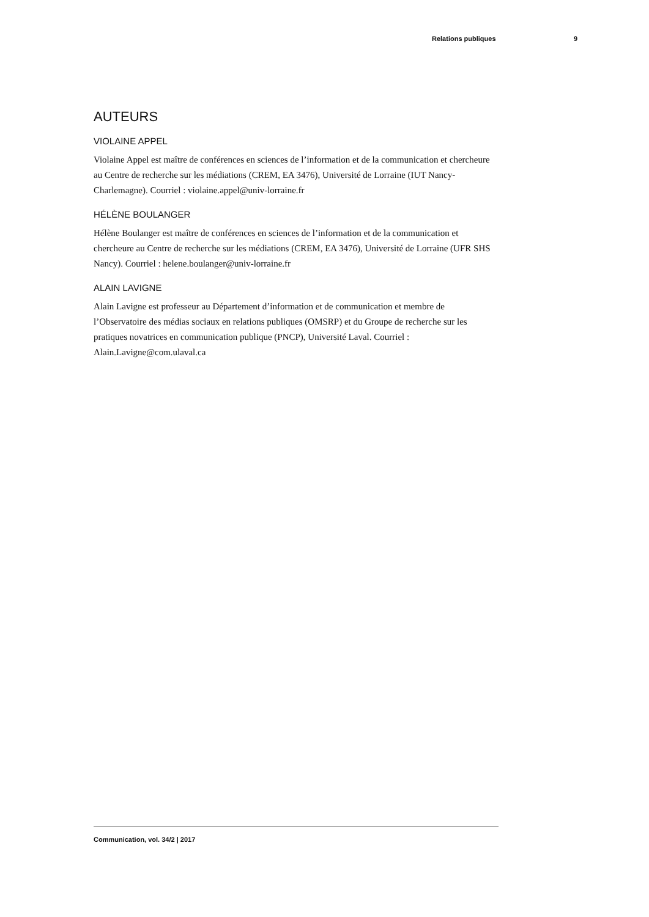Relations publiques 9
AUTEURS
VIOLAINE APPEL
Violaine Appel est maître de conférences en sciences de l’information et de la communication et chercheure au Centre de recherche sur les médiations (CREM, EA 3476), Université de Lorraine (IUT Nancy-Charlemagne). Courriel : violaine.appel@univ-lorraine.fr
HÉLÈNE BOULANGER
Hélène Boulanger est maître de conférences en sciences de l’information et de la communication et chercheure au Centre de recherche sur les médiations (CREM, EA 3476), Université de Lorraine (UFR SHS Nancy). Courriel : helene.boulanger@univ-lorraine.fr
ALAIN LAVIGNE
Alain Lavigne est professeur au Département d’information et de communication et membre de l’Observatoire des médias sociaux en relations publiques (OMSRP) et du Groupe de recherche sur les pratiques novatrices en communication publique (PNCP), Université Laval. Courriel : Alain.Lavigne@com.ulaval.ca
Communication, vol. 34/2 | 2017